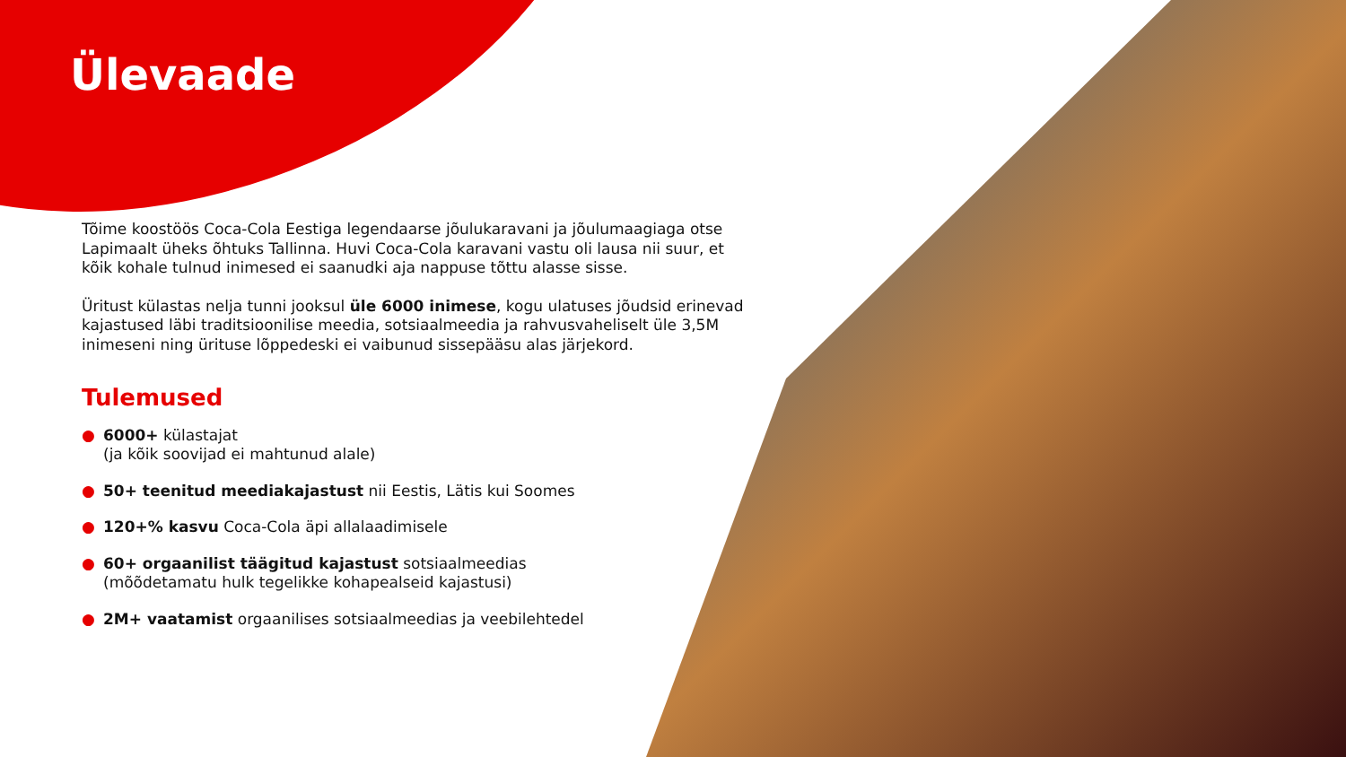Ülevaade
Tõime koostöös Coca-Cola Eestiga legendaarse jõulukaravani ja jõulumaagiaga otse Lapimaalt üheks õhtuks Tallinna. Huvi Coca-Cola karavani vastu oli lausa nii suur, et kõik kohale tulnud inimesed ei saanudki aja nappuse tõttu alasse sisse.
Üritust külastas nelja tunni jooksul üle 6000 inimese, kogu ulatuses jõudsid erinevad kajastused läbi traditsioonilise meedia, sotsiaalmeedia ja rahvusvaheliselt üle 3,5M inimeseni ning ürituse lõppedeski ei vaibunud sissepääsu alas järjekord.
Tulemused
● 6000+ külastajat
(ja kõik soovijad ei mahtunud alale)
● 50+ teenitud meediakajastust nii Eestis, Lätis kui Soomes
● 120+% kasvu Coca-Cola äpi allalaadimisele
● 60+ orgaanilist täägitud kajastust sotsiaalmeedias
(mõõdetamatu hulk tegelikke kohapealseid kajastusi)
● 2M+ vaatamist orgaanilises sotsiaalmeedias ja veebilehtedel